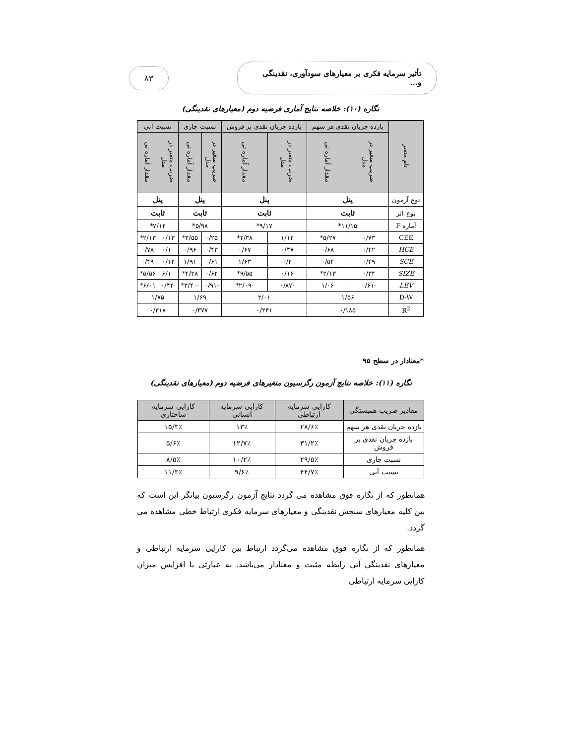تأثیر سرمایه فکری بر معیارهای سودآوری، نقدینگی و...
۸۳
نگاره (۱۰): خلاصه نتایج آماری فرضیه دوم (معیارهای نقدینگی)
| نام متغیر | بازده جریان نقدی هر سهم | | بازده جریان نقدی بر فروش | | نسبت جاری | | نسبت آنی | |
| --- | --- | --- | --- | --- | --- | --- | --- | --- |
| | ضریب متغیر در مدل | مقدار آماره تی | ضریب متغیر در مدل | مقدار آماره تی | ضریب متغیر در مدل | مقدار آماره تی | ضریب متغیر در مدل | مقدار آماره تی |
| نوع آزمون | پنل | | پنل | | پنل | | پنل | |
| نوع اثر | ثابت | | ثابت | | ثابت | | ثابت | |
| آماره F | ۱۱/۱۵* | | ۹/۱۷* | | ۵/۹۸* | | ۷/۱۴* | |
| CEE | ۰/۷۳ | ۵/۲۷* | ۱/۱۲ | ۲/۳۸* | ۰/۲۵ | ۳/۵۵* | ۰/۱۳ | ۲/۱۳* |
| HCE | ۰/۴۲ | ۰/۶۸ | ۰/۳۷ | ۰/۶۷ | ۰/۴۳ | ۰/۹۶ | ۰/۱۰ | ۰/۷۸ |
| SCE | ۰/۴۹ | ۰/۵۴ | ۰/۲ | ۱/۶۳ | ۰/۶۱ | ۱/۹۱ | ۰/۱۲ | ۰/۴۹ |
| SIZE | ۰/۳۴ | ۲/۱۳* | ۰/۱۶ | ۹/۵۵* | ۰/۶۲ | ۴/۲۸* | ۶/۱۰ | ۵/۵۶* |
| LEV | -۰/۶۱ | ۱/۰۶ | -۰/۸۷ | -۲/۰۹* | -۰/۹۱ | -۳/۴۰* | -۰/۴۴ | ۶/۰۱* |
| D-W | ۱/۵۶ | | ۲/۰۱ | | ۱/۶۹ | | ۱/۷۵ | |
| R<sup>2</sup> | ۰/۱۸۵ | | ۰/۲۴۱ | | ۰/۳۷۷ | | ۰/۳۱۸ | |
*معنادار در سطح ۹۵
نگاره (۱۱): خلاصه نتایج آزمون رگرسیون متغیرهای فرضیه دوم (معیارهای نقدینگی)
| مقادیر ضریب همبستگی | کارایی سرمایه ارتباطی | کارایی سرمایه انسانی | کارایی سرمایه ساختاری |
| --- | --- | --- | --- |
| بازده جریان نقدی هر سهم | ۲۸/۶٪ | ۱۳٪ | ۱۵/۳٪ |
| بازده جریان نقدی بر فروش | ۳۱/۲٪ | ۱۲/۷٪ | ۵/۶٪ |
| نسبت جاری | ۲۹/۵٪ | ۱۰/۲٪ | ۸/۵٪ |
| نسبت آنی | ۴۴/۷٪ | ۹/۶٪ | ۱۱/۳٪ |
همانطور که از نگاره فوق مشاهده می گردد نتایج آزمون رگرسیون بیانگر این است که بین کلیه معیارهای سنجش نقدینگی و معیارهای سرمایه فکری ارتباط خطی مشاهده می گردد.
همانطور که از نگاره فوق مشاهده می‌گردد ارتباط بین کارایی سرمایه ارتباطی و معیارهای نقدینگی آتی رابطه مثبت و معنادار می‌باشد. به عبارتی با افزایش میزان کارایی سرمایه ارتباطی